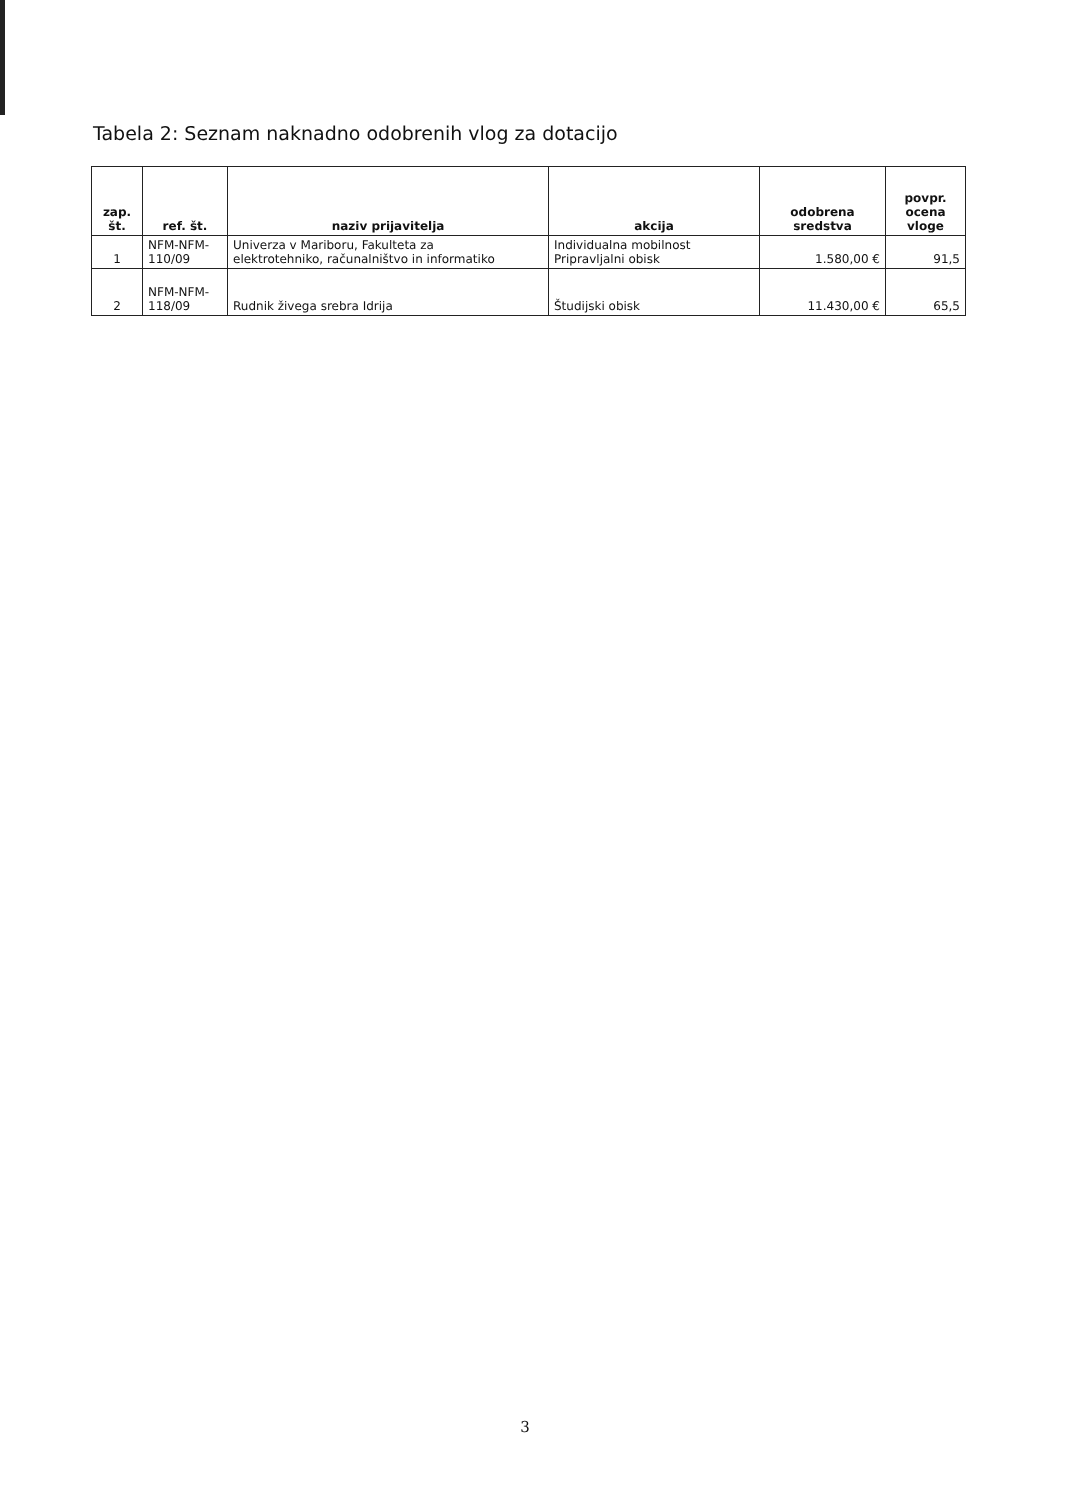Tabela 2: Seznam naknadno odobrenih vlog za dotacijo
| zap. št. | ref. št. | naziv prijavitelja | akcija | odobrena sredstva | povpr. ocena vloge |
| --- | --- | --- | --- | --- | --- |
| 1 | NFM-NFM- 110/09 | Univerza v Mariboru, Fakulteta za elektrotehniko, računalništvo in informatiko | Individualna mobilnost Pripravljalni obisk | 1.580,00 € | 91,5 |
| 2 | NFM-NFM- 118/09 | Rudnik živega srebra Idrija | Študijski obisk | 11.430,00 € | 65,5 |
3